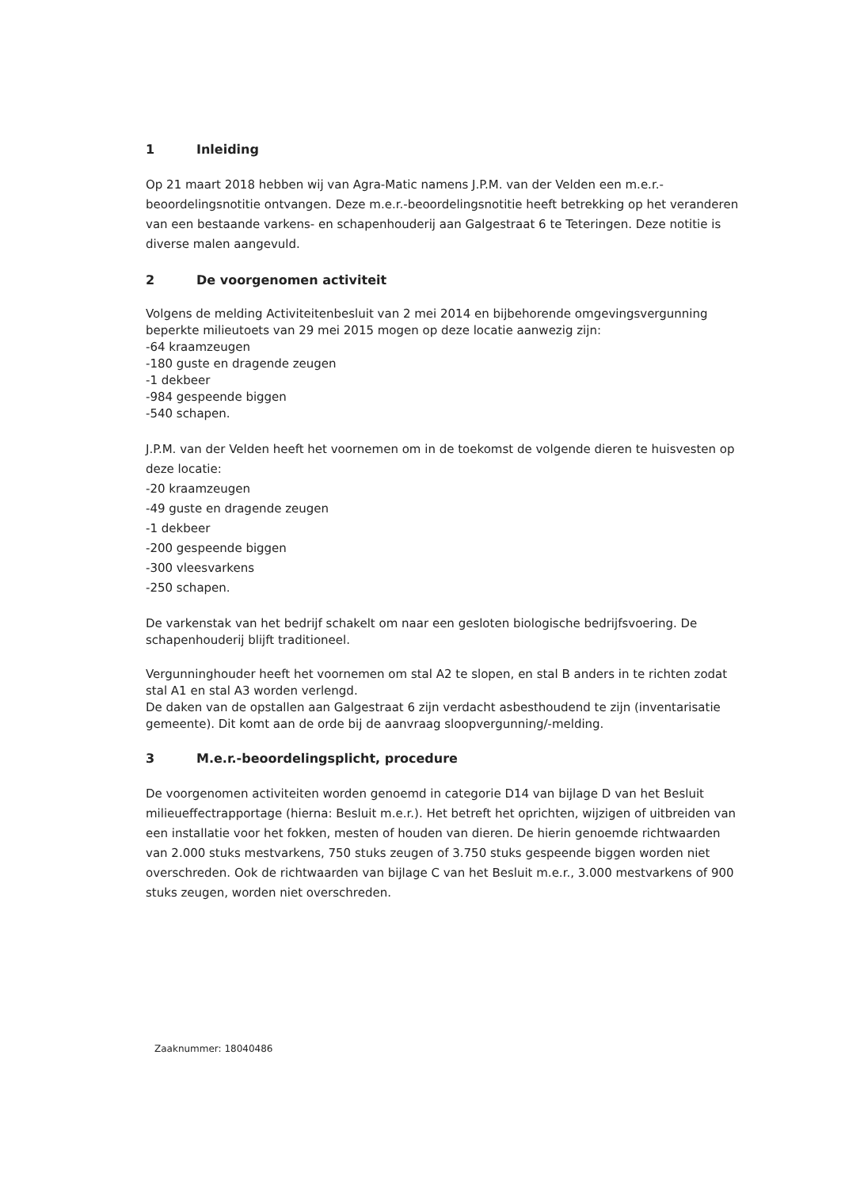1 Inleiding
Op 21 maart 2018 hebben wij van Agra-Matic namens J.P.M. van der Velden een m.e.r.-beoordelingsnotitie ontvangen. Deze m.e.r.-beoordelingsnotitie heeft betrekking op het veranderen van een bestaande varkens- en schapenhouderij aan Galgestraat 6 te Teteringen. Deze notitie is diverse malen aangevuld.
2 De voorgenomen activiteit
Volgens de melding Activiteitenbesluit van 2 mei 2014 en bijbehorende omgevingsvergunning beperkte milieutoets van 29 mei 2015 mogen op deze locatie aanwezig zijn:
-64 kraamzeugen
-180 guste en dragende zeugen
-1 dekbeer
-984 gespeende biggen
-540 schapen.
J.P.M. van der Velden heeft het voornemen om in de toekomst de volgende dieren te huisvesten op deze locatie:
-20 kraamzeugen
-49 guste en dragende zeugen
-1 dekbeer
-200 gespeende biggen
-300 vleesvarkens
-250 schapen.
De varkenstak van het bedrijf schakelt om naar een gesloten biologische bedrijfsvoering. De schapenhouderij blijft traditioneel.
Vergunninghouder heeft het voornemen om stal A2 te slopen, en stal B anders in te richten zodat stal A1 en stal A3 worden verlengd.
De daken van de opstallen aan Galgestraat 6 zijn verdacht asbesthoudend te zijn (inventarisatie gemeente). Dit komt aan de orde bij de aanvraag sloopvergunning/-melding.
3 M.e.r.-beoordelingsplicht, procedure
De voorgenomen activiteiten worden genoemd in categorie D14 van bijlage D van het Besluit milieueffectrapportage (hierna: Besluit m.e.r.). Het betreft het oprichten, wijzigen of uitbreiden van een installatie voor het fokken, mesten of houden van dieren. De hierin genoemde richtwaarden van 2.000 stuks mestvarkens, 750 stuks zeugen of 3.750 stuks gespeende biggen worden niet overschreden. Ook de richtwaarden van bijlage C van het Besluit m.e.r., 3.000 mestvarkens of 900 stuks zeugen, worden niet overschreden.
Zaaknummer: 18040486